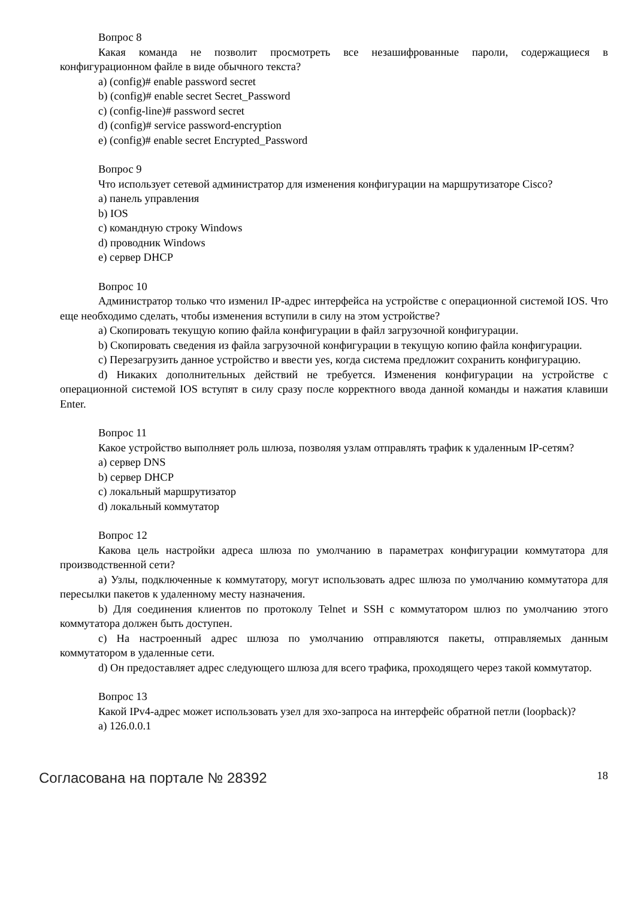Вопрос 8
Какая команда не позволит просмотреть все незашифрованные пароли, содержащиеся в конфигурационном файле в виде обычного текста?
a) (config)# enable password secret
b) (config)# enable secret Secret_Password
c) (config-line)# password secret
d) (config)# service password-encryption
e) (config)# enable secret Encrypted_Password
Вопрос 9
Что использует сетевой администратор для изменения конфигурации на маршрутизаторе Cisco?
a) панель управления
b) IOS
c) командную строку Windows
d) проводник Windows
e) сервер DHCP
Вопрос 10
Администратор только что изменил IP-адрес интерфейса на устройстве с операционной системой IOS. Что еще необходимо сделать, чтобы изменения вступили в силу на этом устройстве?
a) Скопировать текущую копию файла конфигурации в файл загрузочной конфигурации.
b) Скопировать сведения из файла загрузочной конфигурации в текущую копию файла конфигурации.
c) Перезагрузить данное устройство и ввести yes, когда система предложит сохранить конфигурацию.
d) Никаких дополнительных действий не требуется. Изменения конфигурации на устройстве с операционной системой IOS вступят в силу сразу после корректного ввода данной команды и нажатия клавиши Enter.
Вопрос 11
Какое устройство выполняет роль шлюза, позволяя узлам отправлять трафик к удаленным IP-сетям?
a) сервер DNS
b) сервер DHCP
c) локальный маршрутизатор
d) локальный коммутатор
Вопрос 12
Какова цель настройки адреса шлюза по умолчанию в параметрах конфигурации коммутатора для производственной сети?
a) Узлы, подключенные к коммутатору, могут использовать адрес шлюза по умолчанию коммутатора для пересылки пакетов к удаленному месту назначения.
b) Для соединения клиентов по протоколу Telnet и SSH с коммутатором шлюз по умолчанию этого коммутатора должен быть доступен.
c) На настроенный адрес шлюза по умолчанию отправляются пакеты, отправляемых данным коммутатором в удаленные сети.
d) Он предоставляет адрес следующего шлюза для всего трафика, проходящего через такой коммутатор.
Вопрос 13
Какой IPv4-адрес может использовать узел для эхо-запроса на интерфейс обратной петли (loopback)?
a) 126.0.0.1
Согласована на портале № 28392 18